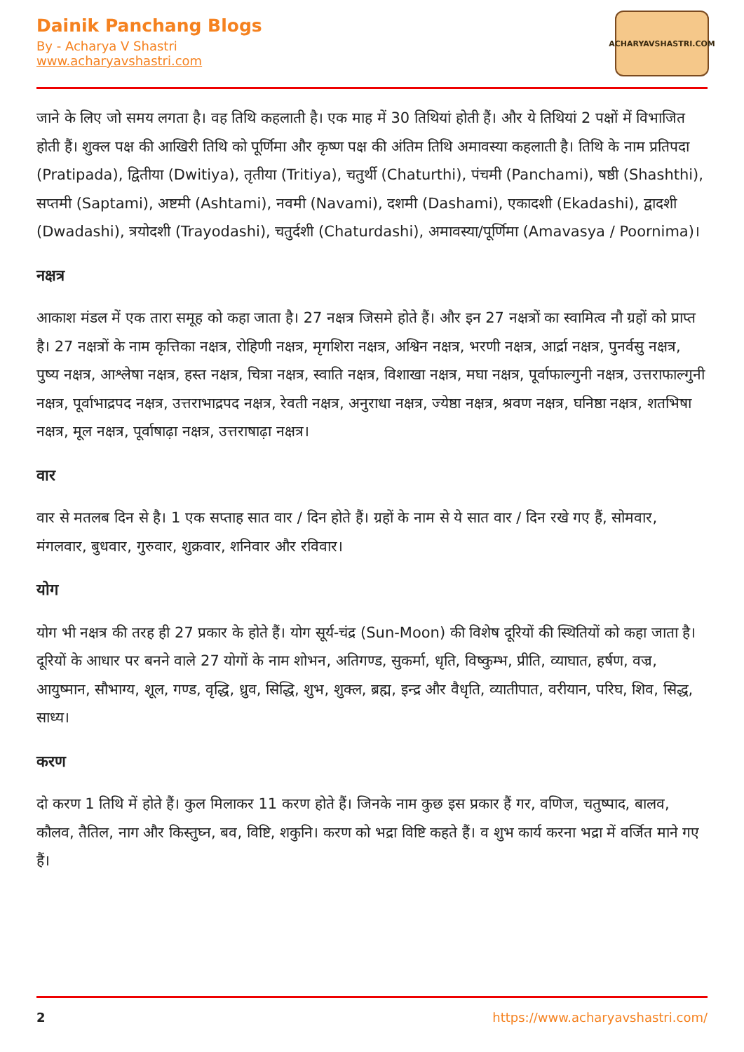Dainik Panchang Blogs
By - Acharya V Shastri
www.acharyavshastri.com
ACHARYAVSHASTRI.COM
जाने के लिए जो समय लगता है। वह तिथि कहलाती है। एक माह में 30 तिथियां होती हैं। और ये तिथियां 2 पक्षों में विभाजित होती हैं। शुक्ल पक्ष की आखिरी तिथि को पूर्णिमा और कृष्ण पक्ष की अंतिम तिथि अमावस्या कहलाती है। तिथि के नाम प्रतिपदा (Pratipada), द्वितीया (Dwitiya), तृतीया (Tritiya), चतुर्थी (Chaturthi), पंचमी (Panchami), षष्ठी (Shashthi), सप्तमी (Saptami), अष्टमी (Ashtami), नवमी (Navami), दशमी (Dashami), एकादशी (Ekadashi), द्वादशी (Dwadashi), त्रयोदशी (Trayodashi), चतुर्दशी (Chaturdashi), अमावस्या/पूर्णिमा (Amavasya / Poornima)।
नक्षत्र
आकाश मंडल में एक तारा समूह को कहा जाता है। 27 नक्षत्र जिसमे होते हैं। और इन 27 नक्षत्रों का स्वामित्व नौ ग्रहों को प्राप्त है। 27 नक्षत्रों के नाम कृत्तिका नक्षत्र, रोहिणी नक्षत्र, मृगशिरा नक्षत्र, अश्विन नक्षत्र, भरणी नक्षत्र, आर्द्रा नक्षत्र, पुनर्वसु नक्षत्र, पुष्य नक्षत्र, आश्लेषा नक्षत्र, हस्त नक्षत्र, चित्रा नक्षत्र, स्वाति नक्षत्र, विशाखा नक्षत्र, मघा नक्षत्र, पूर्वाफाल्गुनी नक्षत्र, उत्तराफाल्गुनी नक्षत्र, पूर्वाभाद्रपद नक्षत्र, उत्तराभाद्रपद नक्षत्र, रेवती नक्षत्र, अनुराधा नक्षत्र, ज्येष्ठा नक्षत्र, श्रवण नक्षत्र, घनिष्ठा नक्षत्र, शतभिषा नक्षत्र, मूल नक्षत्र, पूर्वाषाढ़ा नक्षत्र, उत्तराषाढ़ा नक्षत्र।
वार
वार से मतलब दिन से है। 1 एक सप्ताह सात वार / दिन होते हैं। ग्रहों के नाम से ये सात वार / दिन रखे गए हैं, सोमवार, मंगलवार, बुधवार, गुरुवार, शुक्रवार, शनिवार और रविवार।
योग
योग भी नक्षत्र की तरह ही 27 प्रकार के होते हैं। योग सूर्य-चंद्र (Sun-Moon) की विशेष दूरियों की स्थितियों को कहा जाता है। दूरियों के आधार पर बनने वाले 27 योगों के नाम शोभन, अतिगण्ड, सुकर्मा, धृति, विष्कुम्भ, प्रीति, व्याघात, हर्षण, वज्र, आयुष्मान, सौभाग्य, शूल, गण्ड, वृद्धि, ध्रुव, सिद्धि, शुभ, शुक्ल, ब्रह्म, इन्द्र और वैधृति, व्यातीपात, वरीयान, परिघ, शिव, सिद्ध, साध्य।
करण
दो करण 1 तिथि में होते हैं। कुल मिलाकर 11 करण होते हैं। जिनके नाम कुछ इस प्रकार हैं गर, वणिज, चतुष्पाद, बालव, कौलव, तैतिल, नाग और किस्तुघ्न, बव, विष्टि, शकुनि। करण को भद्रा विष्टि कहते हैं। व शुभ कार्य करना भद्रा में वर्जित माने गए हैं।
2 https://www.acharyavshastri.com/